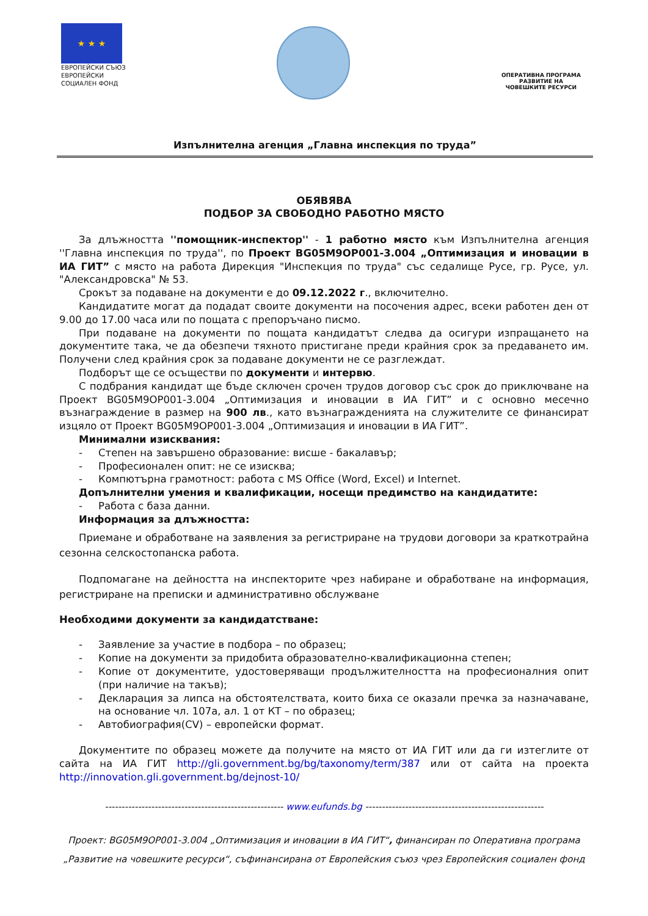★ ★ ★
ЕВРОПЕЙСКИ СЪЮЗ
ЕВРОПЕЙСКИ
СОЦИАЛЕН ФОНД
ОПЕРАТИВНА ПРОГРАМА
РАЗВИТИЕ НА
ЧОВЕШКИТЕ РЕСУРСИ
Изпълнителна агенция „Главна инспекция по труда”
ОБЯВЯВА
ПОДБОР ЗА СВОБОДНО РАБОТНО МЯСТО
За длъжността ''помощник-инспектор'' - 1 работно място към Изпълнителна агенция ''Главна инспекция по труда'', по Проект BG05M9OP001-3.004 „Оптимизация и иновации в ИА ГИТ” с място на работа Дирекция "Инспекция по труда" със седалище Русе, гр. Русе, ул. "Александровска" № 53.
Срокът за подаване на документи е до 09.12.2022 г., включително.
Кандидатите могат да подадат своите документи на посочения адрес, всеки работен ден от 9.00 до 17.00 часа или по пощата с препоръчано писмо.
При подаване на документи по пощата кандидатът следва да осигури изпращането на документите така, че да обезпечи тяхното пристигане преди крайния срок за предаването им. Получени след крайния срок за подаване документи не се разглеждат.
Подборът ще се осъществи по документи и интервю.
С подбрания кандидат ще бъде сключен срочен трудов договор със срок до приключване на Проект BG05M9OP001-3.004 „Оптимизация и иновации в ИА ГИТ” и с основно месечно възнаграждение в размер на 900 лв., като възнагражденията на служителите се финансират изцяло от Проект BG05M9OP001-3.004 „Оптимизация и иновации в ИА ГИТ”.
Минимални изисквания:
- Степен на завършено образование: висше - бакалавър;
- Професионален опит: не се изисква;
- Компютърна грамотност: работа с MS Office (Word, Excel) и Internet.
Допълнителни умения и квалификации, носещи предимство на кандидатите:
- Работа с база данни.
Информация за длъжността:
Приемане и обработване на заявления за регистриране на трудови договори за краткотрайна сезонна селскостопанска работа.
Подпомагане на дейността на инспекторите чрез набиране и обработване на информация, регистриране на преписки и административно обслужване
Необходими документи за кандидатстване:
- Заявление за участие в подбора – по образец;
- Копие на документи за придобита образователно-квалификационна степен;
- Копие от документите, удостоверяващи продължителността на професионалния опит (при наличие на такъв);
- Декларация за липса на обстоятелствата, които биха се оказали пречка за назначаване, на основание чл. 107а, ал. 1 от КТ – по образец;
- Автобиография(CV) – европейски формат.
Документите по образец можете да получите на място от ИА ГИТ или да ги изтеглите от сайта на ИА ГИТ http://gli.government.bg/bg/taxonomy/term/387 или от сайта на проекта http://innovation.gli.government.bg/dejnost-10/
------------------------------------------------------ www.eufunds.bg ------------------------------------------------------
Проект: BG05M9OP001-3.004 „Оптимизация и иновации в ИА ГИТ“, финансиран по Оперативна програма „Развитие на човешките ресурси“, съфинансирана от Европейския съюз чрез Европейския социален фонд